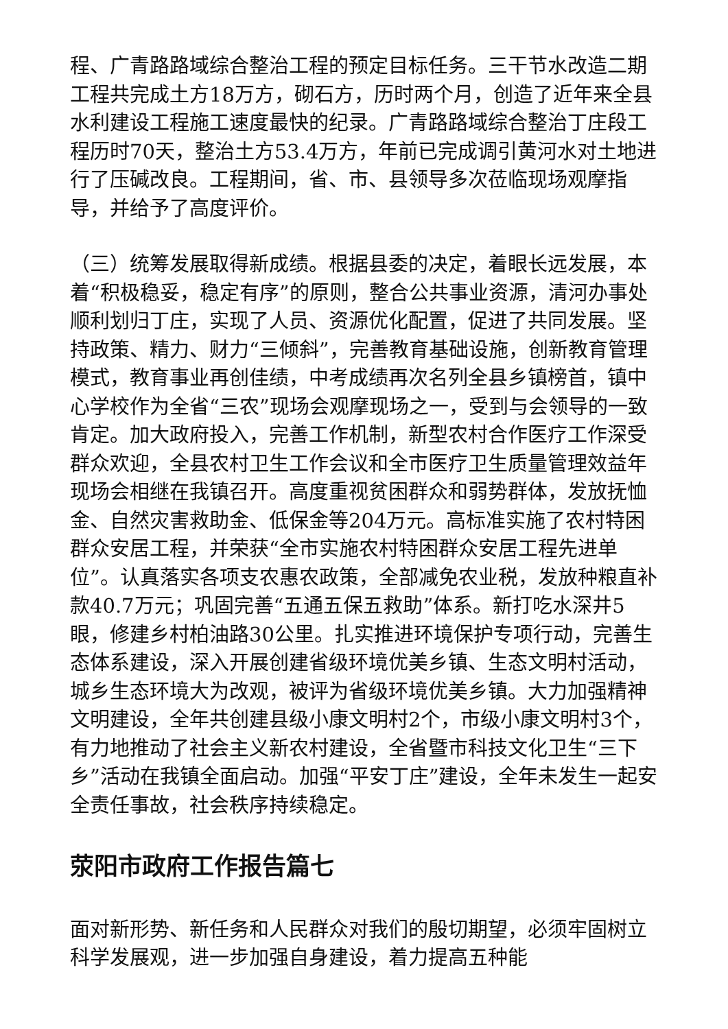程、广青路路域综合整治工程的预定目标任务。三干节水改造二期工程共完成土方18万方，砌石方，历时两个月，创造了近年来全县水利建设工程施工速度最快的纪录。广青路路域综合整治丁庄段工程历时70天，整治土方53.4万方，年前已完成调引黄河水对土地进行了压碱改良。工程期间，省、市、县领导多次莅临现场观摩指导，并给予了高度评价。
（三）统筹发展取得新成绩。根据县委的决定，着眼长远发展，本着“积极稳妥，稳定有序”的原则，整合公共事业资源，清河办事处顺利划归丁庄，实现了人员、资源优化配置，促进了共同发展。坚持政策、精力、财力“三倾斜”，完善教育基础设施，创新教育管理模式，教育事业再创佳绩，中考成绩再次名列全县乡镇榜首，镇中心学校作为全省“三农”现场会观摩现场之一，受到与会领导的一致肯定。加大政府投入，完善工作机制，新型农村合作医疗工作深受群众欢迎，全县农村卫生工作会议和全市医疗卫生质量管理效益年现场会相继在我镇召开。高度重视贫困群众和弱势群体，发放抚恤金、自然灾害救助金、低保金等204万元。高标准实施了农村特困群众安居工程，并荣获“全市实施农村特困群众安居工程先进单位”。认真落实各项支农惠农政策，全部减免农业税，发放种粮直补款40.7万元；巩固完善“五通五保五救助”体系。新打吃水深井5眼，修建乡村柏油路30公里。扎实推进环境保护专项行动，完善生态体系建设，深入开展创建省级环境优美乡镇、生态文明村活动，城乡生态环境大为改观，被评为省级环境优美乡镇。大力加强精神文明建设，全年共创建县级小康文明村2个，市级小康文明村3个，有力地推动了社会主义新农村建设，全省暨市科技文化卫生“三下乡”活动在我镇全面启动。加强“平安丁庄”建设，全年未发生一起安全责任事故，社会秩序持续稳定。
荥阳市政府工作报告篇七
面对新形势、新任务和人民群众对我们的殷切期望，必须牢固树立科学发展观，进一步加强自身建设，着力提高五种能